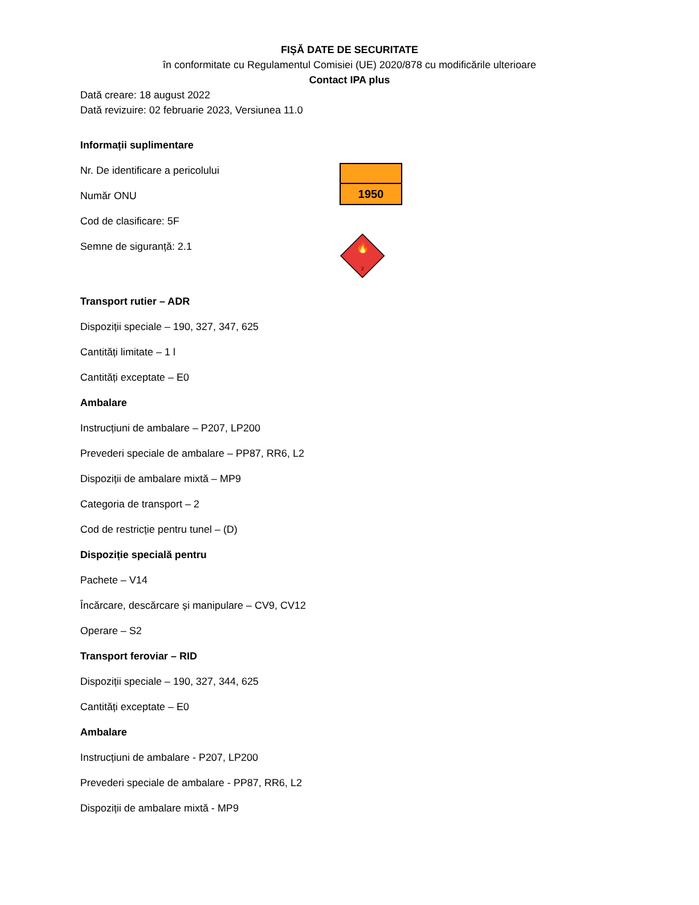FIȘĂ DATE DE SECURITATE
în conformitate cu Regulamentul Comisiei (UE) 2020/878 cu modificările ulterioare
Contact IPA plus
Dată creare: 18 august 2022
Dată revizuire: 02 februarie 2023, Versiunea 11.0
Informații suplimentare
Nr. De identificare a pericolului
Număr ONU
Cod de clasificare: 5F
Semne de siguranță: 2.1
1950
🔥
2
Transport rutier – ADR
Dispoziții speciale – 190, 327, 347, 625
Cantități limitate – 1 l
Cantități exceptate – E0
Ambalare
Instrucțiuni de ambalare – P207, LP200
Prevederi speciale de ambalare – PP87, RR6, L2
Dispoziții de ambalare mixtă – MP9
Categoria de transport – 2
Cod de restricție pentru tunel – (D)
Dispoziție specială pentru
Pachete – V14
Încărcare, descărcare și manipulare – CV9, CV12
Operare – S2
Transport feroviar – RID
Dispoziții speciale – 190, 327, 344, 625
Cantități exceptate – E0
Ambalare
Instrucțiuni de ambalare - P207, LP200
Prevederi speciale de ambalare - PP87, RR6, L2
Dispoziții de ambalare mixtă - MP9